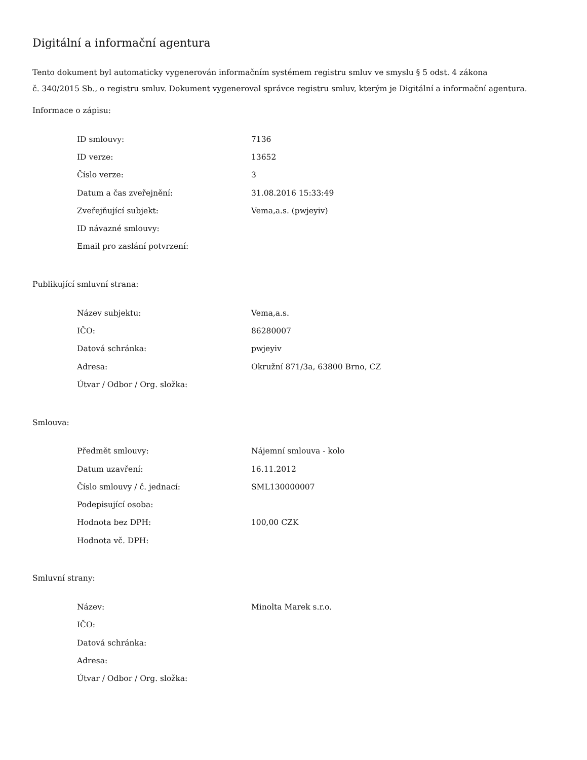Digitální a informační agentura
Tento dokument byl automaticky vygenerován informačním systémem registru smluv ve smyslu § 5 odst. 4 zákona
č. 340/2015 Sb., o registru smluv. Dokument vygeneroval správce registru smluv, kterým je Digitální a informační agentura.
Informace o zápisu:
| ID smlouvy: | 7136 |
| ID verze: | 13652 |
| Číslo verze: | 3 |
| Datum a čas zveřejnění: | 31.08.2016 15:33:49 |
| Zveřejňující subjekt: | Vema,a.s. (pwjeyiv) |
| ID návazné smlouvy: | |
| Email pro zaslání potvrzení: | |
Publikující smluvní strana:
| Název subjektu: | Vema,a.s. |
| IČO: | 86280007 |
| Datová schránka: | pwjeyiv |
| Adresa: | Okružní 871/3a, 63800 Brno, CZ |
| Útvar / Odbor / Org. složka: | |
Smlouva:
| Předmět smlouvy: | Nájemní smlouva - kolo |
| Datum uzavření: | 16.11.2012 |
| Číslo smlouvy / č. jednací: | SML130000007 |
| Podepisující osoba: | |
| Hodnota bez DPH: | 100,00 CZK |
| Hodnota vč. DPH: | |
Smluvní strany:
| Název: | Minolta Marek s.r.o. |
| IČO: | |
| Datová schránka: | |
| Adresa: | |
| Útvar / Odbor / Org. složka: | |